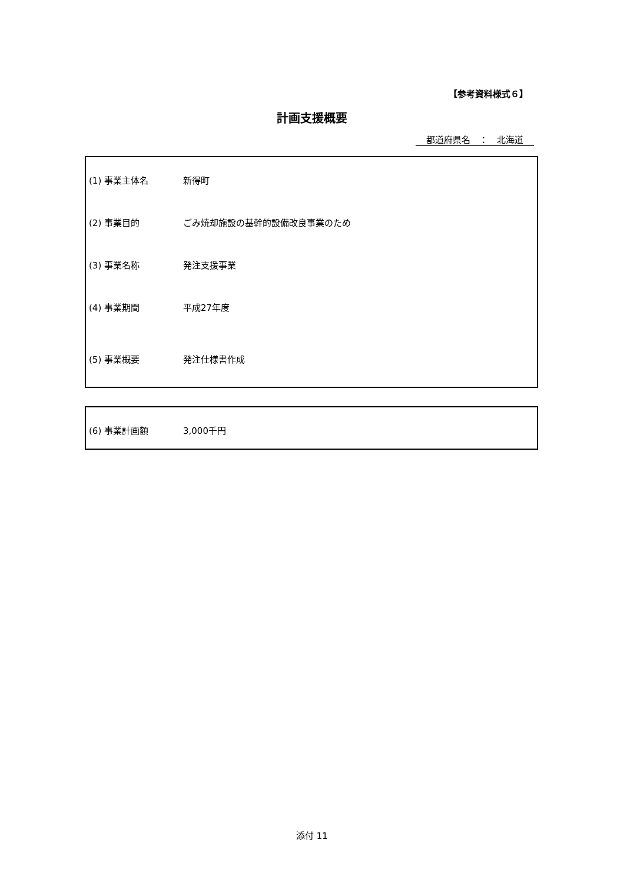【参考資料様式６】
計画支援概要
都道府県名　：　北海道
(1) 事業主体名 新得町
(2) 事業目的 ごみ焼却施設の基幹的設備改良事業のため
(3) 事業名称 発注支援事業
(4) 事業期間 平成27年度
(5) 事業概要 発注仕様書作成
(6) 事業計画額 3,000千円
添付 11